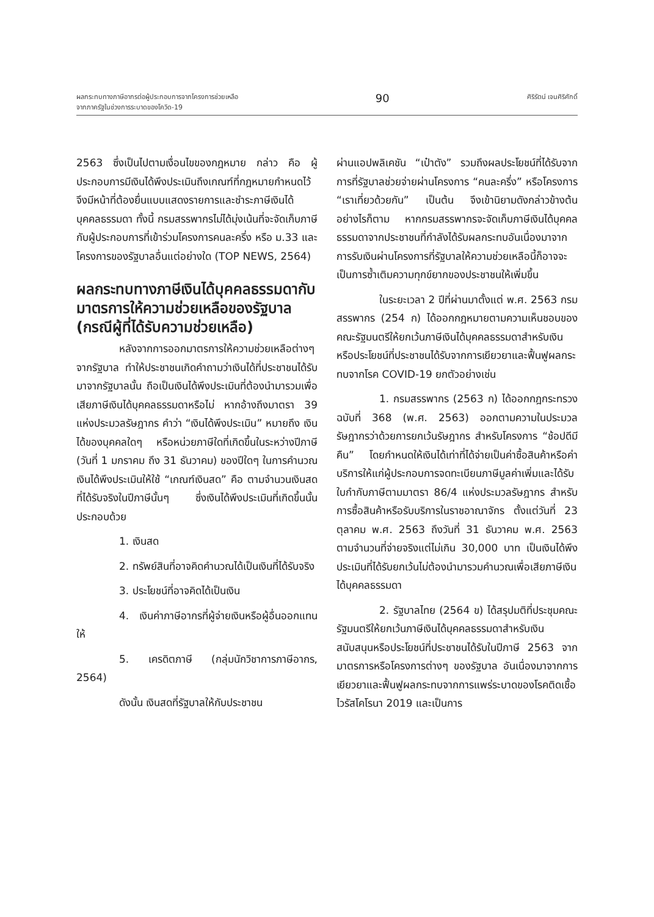ผลกระทบทางภาษีอากรต่อผู้ประกอบการจากโครงการช่วยเหลือ
จากภาครัฐในช่วงการระบาดของโควิด-19
90
ศิริรัตน์ เจนศิริศักดิ์
2563 ซึ่งเป็นไปตามเงื่อนไขของกฎหมาย กล่าว คือ ผู้ประกอบการมีเงินได้พึงประเมินถึงเกณฑ์ที่กฎหมายกำหนดไว้ จึงมีหน้าที่ต้องยื่นแบบแสดงรายการและชำระภาษีเงินได้บุคคลธรรมดา ทั้งนี้ กรมสรรพากรไม่ได้มุ่งเน้นที่จะจัดเก็บภาษีกับผู้ประกอบการที่เข้าร่วมโครงการคนละครึ่ง หรือ ม.33 และโครงการของรัฐบาลอื่นแต่อย่างใด (TOP NEWS, 2564)
ผลกระทบทางภาษีเงินได้บุคคลธรรมดากับมาตรการให้ความช่วยเหลือของรัฐบาล (กรณีผู้ที่ได้รับความช่วยเหลือ)
หลังจากการออกมาตรการให้ความช่วยเหลือต่างๆ จากรัฐบาล ทำให้ประชาชนเกิดคำถามว่าเงินได้ที่ประชาชนได้รับมาจากรัฐบาลนั้น ถือเป็นเงินได้พึงประเมินที่ต้องนำมารวมเพื่อเสียภาษีเงินได้บุคคลธรรมดาหรือไม่ หากอ้างถึงมาตรา 39 แห่งประมวลรัษฎากร คำว่า “เงินได้พึงประเมิน” หมายถึง เงินได้ของบุคคลใดๆ หรือหน่วยภาษีใดที่เกิดขึ้นในระหว่างปีภาษี (วันที่ 1 มกราคม ถึง 31 ธันวาคม) ของปีใดๆ ในการคำนวณเงินได้พึงประเมินให้ใช้ “เกณฑ์เงินสด” คือ ตามจำนวนเงินสดที่ได้รับจริงในปีภาษีนั้นๆ ซึ่งเงินได้พึงประเมินที่เกิดขึ้นนั้นประกอบด้วย
1. เงินสด
2. ทรัพย์สินที่อาจคิดคำนวณได้เป็นเงินที่ได้รับจริง
3. ประโยชน์ที่อาจคิดได้เป็นเงิน
4. เงินค่าภาษีอากรที่ผู้จ่ายเงินหรือผู้อื่นออกแทนให้
5. เครดิตภาษี (กลุ่มนักวิชาการภาษีอากร, 2564)
ดังนั้น เงินสดที่รัฐบาลให้กับประชาชน
ผ่านแอปพลิเคชัน “เป๋าตัง” รวมถึงผลประโยชน์ที่ได้รับจากการที่รัฐบาลช่วยจ่ายผ่านโครงการ “คนละครึ่ง” หรือโครงการ “เราเที่ยวด้วยกัน” เป็นต้น จึงเข้านิยามดังกล่าวข้างต้น อย่างไรก็ตาม หากกรมสรรพากรจะจัดเก็บภาษีเงินได้บุคคลธรรมดาจากประชาชนที่กำลังได้รับผลกระทบอันเนื่องมาจากการรับเงินผ่านโครงการที่รัฐบาลให้ความช่วยเหลือนี้ก็อาจจะเป็นการซ้ำเติมความทุกข์ยากของประชาชนให้เพิ่มขึ้น
ในระยะเวลา 2 ปีที่ผ่านมาตั้งแต่ พ.ศ. 2563 กรมสรรพากร (254 ก) ได้ออกกฎหมายตามความเห็นชอบของคณะรัฐมนตรีให้ยกเว้นภาษีเงินได้บุคคลธรรมดาสำหรับเงินหรือประโยชน์ที่ประชาชนได้รับจากการเยียวยาและฟื้นฟูผลกระทบจากโรค COVID-19 ยกตัวอย่างเช่น
1. กรมสรรพากร (2563 ก) ได้ออกกฎกระทรวง ฉบับที่ 368 (พ.ศ. 2563) ออกตามความในประมวลรัษฎากรว่าด้วยการยกเว้นรัษฎากร สำหรับโครงการ “ช้อปดีมีคืน” โดยกำหนดให้เงินได้เท่าที่ได้จ่ายเป็นค่าซื้อสินค้าหรือค่าบริการให้แก่ผู้ประกอบการจดทะเบียนภาษีมูลค่าเพิ่มและได้รับใบกำกับภาษีตามมาตรา 86/4 แห่งประมวลรัษฎากร สำหรับการซื้อสินค้าหรือรับบริการในราชอาณาจักร ตั้งแต่วันที่ 23 ตุลาคม พ.ศ. 2563 ถึงวันที่ 31 ธันวาคม พ.ศ. 2563 ตามจำนวนที่จ่ายจริงแต่ไม่เกิน 30,000 บาท เป็นเงินได้พึงประเมินที่ได้รับยกเว้นไม่ต้องนำมารวมคำนวณเพื่อเสียภาษีเงินได้บุคคลธรรมดา
2. รัฐบาลไทย (2564 ข) ได้สรุปมติที่ประชุมคณะรัฐมนตรีให้ยกเว้นภาษีเงินได้บุคคลธรรมดาสำหรับเงินสนับสนุนหรือประโยชน์ที่ประชาชนได้รับในปีภาษี 2563 จากมาตรการหรือโครงการต่างๆ ของรัฐบาล อันเนื่องมาจากการเยียวยาและฟื้นฟูผลกระทบจากการแพร่ระบาดของโรคติดเชื้อไวรัสโคโรนา 2019 และเป็นการ